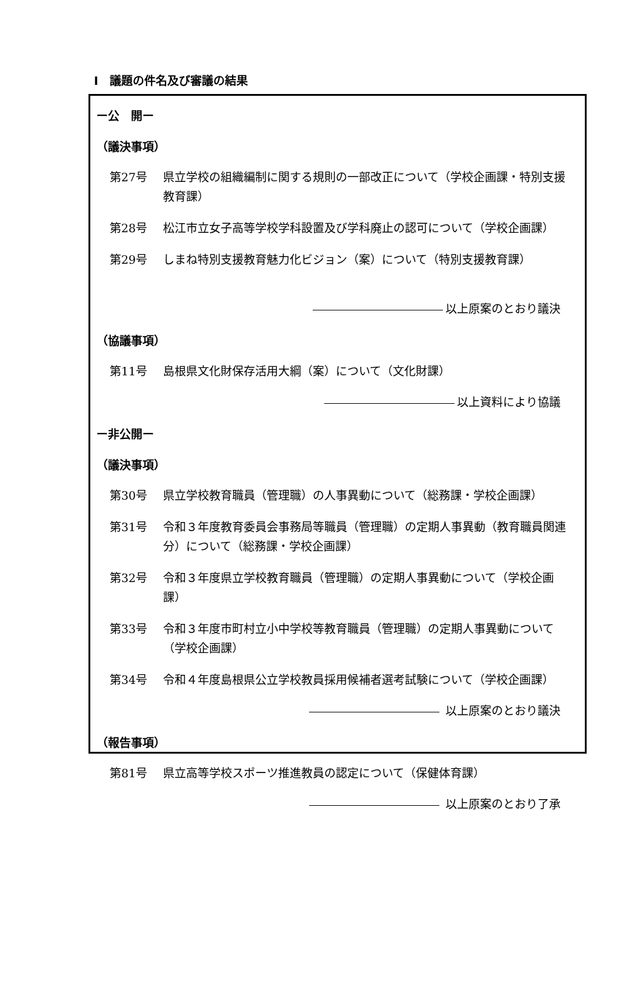Ⅰ　議題の件名及び審議の結果
ー公　開ー
（議決事項）
第27号 県立学校の組織編制に関する規則の一部改正について（学校企画課・特別支援教育課）
第28号 松江市立女子高等学校学科設置及び学科廃止の認可について（学校企画課）
第29号 しまね特別支援教育魅力化ビジョン（案）について（特別支援教育課）
以上原案のとおり議決
（協議事項）
第11号 島根県文化財保存活用大綱（案）について（文化財課）
以上資料により協議
ー非公開ー
（議決事項）
第30号 県立学校教育職員（管理職）の人事異動について（総務課・学校企画課）
第31号 令和３年度教育委員会事務局等職員（管理職）の定期人事異動（教育職員関連分）について（総務課・学校企画課）
第32号 令和３年度県立学校教育職員（管理職）の定期人事異動について（学校企画課）
第33号 令和３年度市町村立小中学校等教育職員（管理職）の定期人事異動について（学校企画課）
第34号 令和４年度島根県公立学校教員採用候補者選考試験について（学校企画課）
以上原案のとおり議決
（報告事項）
第81号 県立高等学校スポーツ推進教員の認定について（保健体育課）
以上原案のとおり了承